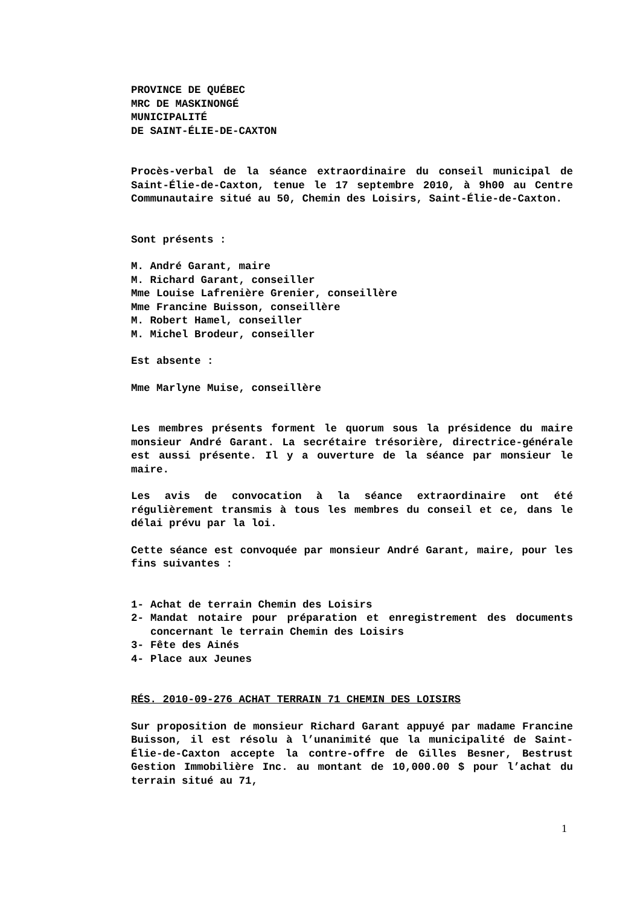PROVINCE DE QUÉBEC
MRC DE MASKINONGÉ
MUNICIPALITÉ
DE SAINT-ÉLIE-DE-CAXTON
Procès-verbal de la séance extraordinaire du conseil municipal de Saint-Élie-de-Caxton, tenue le 17 septembre 2010, à 9h00 au Centre Communautaire situé au 50, Chemin des Loisirs, Saint-Élie-de-Caxton.
Sont présents :
M. André Garant, maire
M. Richard Garant, conseiller
Mme Louise Lafrenière Grenier, conseillère
Mme Francine Buisson, conseillère
M. Robert Hamel, conseiller
M. Michel Brodeur, conseiller
Est absente :
Mme Marlyne Muise, conseillère
Les membres présents forment le quorum sous la présidence du maire monsieur André Garant. La secrétaire trésorière, directrice-générale est aussi présente. Il y a ouverture de la séance par monsieur le maire.
Les avis de convocation à la séance extraordinaire ont été régulièrement transmis à tous les membres du conseil et ce, dans le délai prévu par la loi.
Cette séance est convoquée par monsieur André Garant, maire, pour les fins suivantes :
1- Achat de terrain Chemin des Loisirs
2- Mandat notaire pour préparation et enregistrement des documents concernant le terrain Chemin des Loisirs
3- Fête des Ainés
4- Place aux Jeunes
RÉS. 2010-09-276 ACHAT TERRAIN 71 CHEMIN DES LOISIRS
Sur proposition de monsieur Richard Garant appuyé par madame Francine Buisson, il est résolu à l’unanimité que la municipalité de Saint-Élie-de-Caxton accepte la contre-offre de Gilles Besner, Bestrust Gestion Immobilière Inc. au montant de 10,000.00 $ pour l’achat du terrain situé au 71,
1